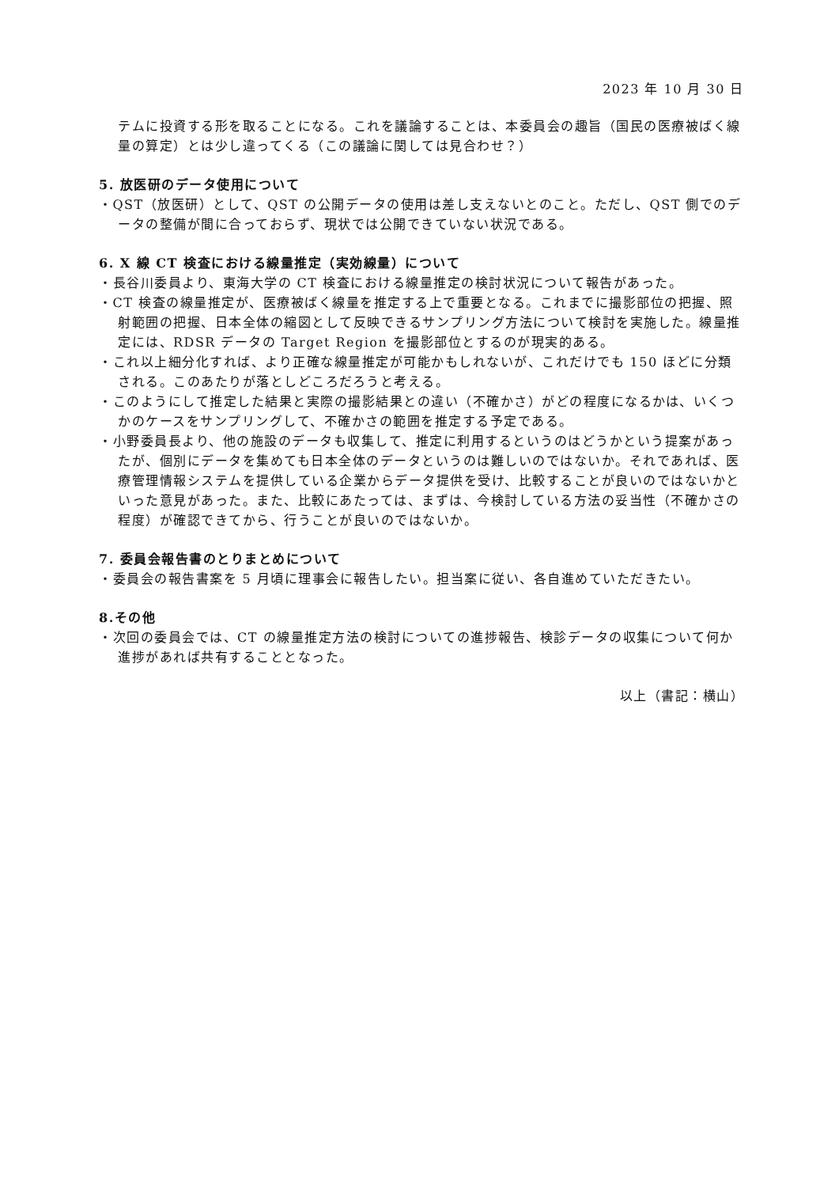2023 年 10 月 30 日
テムに投資する形を取ることになる。これを議論することは、本委員会の趣旨（国民の医療被ばく線量の算定）とは少し違ってくる（この議論に関しては見合わせ？）
5. 放医研のデータ使用について
・QST（放医研）として、QST の公開データの使用は差し支えないとのこと。ただし、QST 側でのデータの整備が間に合っておらず、現状では公開できていない状況である。
6. X 線 CT 検査における線量推定（実効線量）について
・長谷川委員より、東海大学の CT 検査における線量推定の検討状況について報告があった。
・CT 検査の線量推定が、医療被ばく線量を推定する上で重要となる。これまでに撮影部位の把握、照射範囲の把握、日本全体の縮図として反映できるサンプリング方法について検討を実施した。線量推定には、RDSR データの Target Region を撮影部位とするのが現実的ある。
・これ以上細分化すれば、より正確な線量推定が可能かもしれないが、これだけでも 150 ほどに分類される。このあたりが落としどころだろうと考える。
・このようにして推定した結果と実際の撮影結果との違い（不確かさ）がどの程度になるかは、いくつかのケースをサンプリングして、不確かさの範囲を推定する予定である。
・小野委員長より、他の施設のデータも収集して、推定に利用するというのはどうかという提案があったが、個別にデータを集めても日本全体のデータというのは難しいのではないか。それであれば、医療管理情報システムを提供している企業からデータ提供を受け、比較することが良いのではないかといった意見があった。また、比較にあたっては、まずは、今検討している方法の妥当性（不確かさの程度）が確認できてから、行うことが良いのではないか。
7. 委員会報告書のとりまとめについて
・委員会の報告書案を 5 月頃に理事会に報告したい。担当案に従い、各自進めていただきたい。
8.その他
・次回の委員会では、CT の線量推定方法の検討についての進捗報告、検診データの収集について何か進捗があれば共有することとなった。
以上（書記：横山）